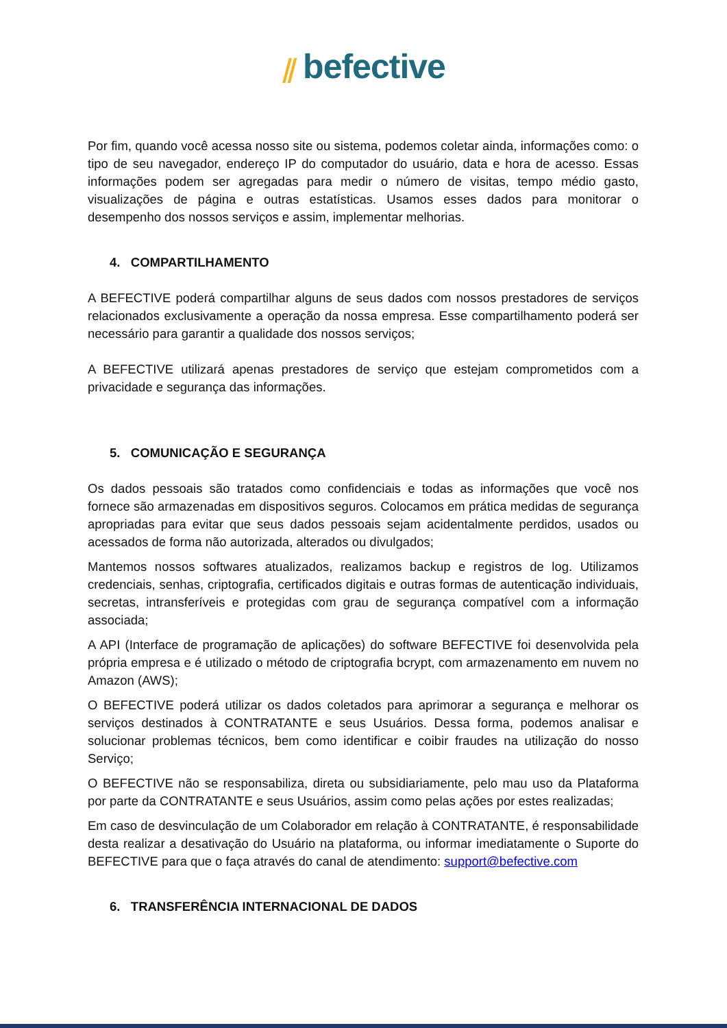⫽ befective
Por fim, quando você acessa nosso site ou sistema, podemos coletar ainda, informações como: o tipo de seu navegador, endereço IP do computador do usuário, data e hora de acesso. Essas informações podem ser agregadas para medir o número de visitas, tempo médio gasto, visualizações de página e outras estatísticas. Usamos esses dados para monitorar o desempenho dos nossos serviços e assim, implementar melhorias.
4. COMPARTILHAMENTO
A BEFECTIVE poderá compartilhar alguns de seus dados com nossos prestadores de serviços relacionados exclusivamente a operação da nossa empresa. Esse compartilhamento poderá ser necessário para garantir a qualidade dos nossos serviços;
A BEFECTIVE utilizará apenas prestadores de serviço que estejam comprometidos com a privacidade e segurança das informações.
5. COMUNICAÇÃO E SEGURANÇA
Os dados pessoais são tratados como confidenciais e todas as informações que você nos fornece são armazenadas em dispositivos seguros. Colocamos em prática medidas de segurança apropriadas para evitar que seus dados pessoais sejam acidentalmente perdidos, usados ou acessados de forma não autorizada, alterados ou divulgados;
Mantemos nossos softwares atualizados, realizamos backup e registros de log. Utilizamos credenciais, senhas, criptografia, certificados digitais e outras formas de autenticação individuais, secretas, intransferíveis e protegidas com grau de segurança compatível com a informação associada;
A API (Interface de programação de aplicações) do software BEFECTIVE foi desenvolvida pela própria empresa e é utilizado o método de criptografia bcrypt, com armazenamento em nuvem no Amazon (AWS);
O BEFECTIVE poderá utilizar os dados coletados para aprimorar a segurança e melhorar os serviços destinados à CONTRATANTE e seus Usuários. Dessa forma, podemos analisar e solucionar problemas técnicos, bem como identificar e coibir fraudes na utilização do nosso Serviço;
O BEFECTIVE não se responsabiliza, direta ou subsidiariamente, pelo mau uso da Plataforma por parte da CONTRATANTE e seus Usuários, assim como pelas ações por estes realizadas;
Em caso de desvinculação de um Colaborador em relação à CONTRATANTE, é responsabilidade desta realizar a desativação do Usuário na plataforma, ou informar imediatamente o Suporte do BEFECTIVE para que o faça através do canal de atendimento: support@befective.com
6. TRANSFERÊNCIA INTERNACIONAL DE DADOS